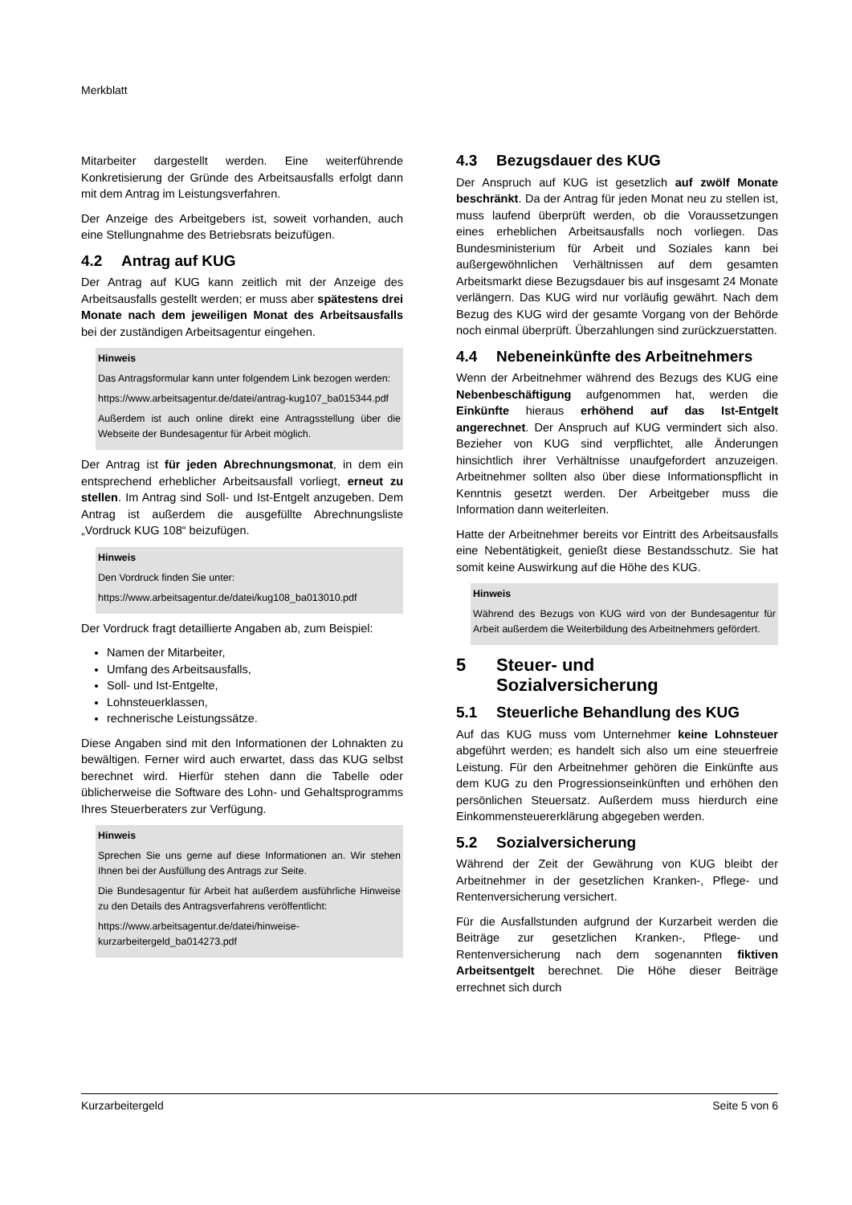Merkblatt
Mitarbeiter dargestellt werden. Eine weiterführende Konkretisierung der Gründe des Arbeitsausfalls erfolgt dann mit dem Antrag im Leistungsverfahren.
Der Anzeige des Arbeitgebers ist, soweit vorhanden, auch eine Stellungnahme des Betriebsrats beizufügen.
4.2 Antrag auf KUG
Der Antrag auf KUG kann zeitlich mit der Anzeige des Arbeitsausfalls gestellt werden; er muss aber spätestens drei Monate nach dem jeweiligen Monat des Arbeitsausfalls bei der zuständigen Arbeitsagentur eingehen.
Hinweis
Das Antragsformular kann unter folgendem Link bezogen werden:
https://www.arbeitsagentur.de/datei/antrag-kug107_ba015344.pdf
Außerdem ist auch online direkt eine Antragsstellung über die Webseite der Bundesagentur für Arbeit möglich.
Der Antrag ist für jeden Abrechnungsmonat, in dem ein entsprechend erheblicher Arbeitsausfall vorliegt, erneut zu stellen. Im Antrag sind Soll- und Ist-Entgelt anzugeben. Dem Antrag ist außerdem die ausgefüllte Abrechnungsliste „Vordruck KUG 108“ beizufügen.
Hinweis
Den Vordruck finden Sie unter:
https://www.arbeitsagentur.de/datei/kug108_ba013010.pdf
Der Vordruck fragt detaillierte Angaben ab, zum Beispiel:
Namen der Mitarbeiter,
Umfang des Arbeitsausfalls,
Soll- und Ist-Entgelte,
Lohnsteuerklassen,
rechnerische Leistungssätze.
Diese Angaben sind mit den Informationen der Lohnakten zu bewältigen. Ferner wird auch erwartet, dass das KUG selbst berechnet wird. Hierfür stehen dann die Tabelle oder üblicherweise die Software des Lohn- und Gehaltsprogramms Ihres Steuerberaters zur Verfügung.
Hinweis
Sprechen Sie uns gerne auf diese Informationen an. Wir stehen Ihnen bei der Ausfüllung des Antrags zur Seite.
Die Bundesagentur für Arbeit hat außerdem ausführliche Hinweise zu den Details des Antragsverfahrens veröffentlicht:
https://www.arbeitsagentur.de/datei/hinweise-kurzarbeitergeld_ba014273.pdf
4.3 Bezugsdauer des KUG
Der Anspruch auf KUG ist gesetzlich auf zwölf Monate beschränkt. Da der Antrag für jeden Monat neu zu stellen ist, muss laufend überprüft werden, ob die Voraussetzungen eines erheblichen Arbeitsausfalls noch vorliegen. Das Bundesministerium für Arbeit und Soziales kann bei außergewöhnlichen Verhältnissen auf dem gesamten Arbeitsmarkt diese Bezugsdauer bis auf insgesamt 24 Monate verlängern. Das KUG wird nur vorläufig gewährt. Nach dem Bezug des KUG wird der gesamte Vorgang von der Behörde noch einmal überprüft. Überzahlungen sind zurückzuerstatten.
4.4 Nebeneinkünfte des Arbeitnehmers
Wenn der Arbeitnehmer während des Bezugs des KUG eine Nebenbeschäftigung aufgenommen hat, werden die Einkünfte hieraus erhöhend auf das Ist-Entgelt angerechnet. Der Anspruch auf KUG vermindert sich also. Bezieher von KUG sind verpflichtet, alle Änderungen hinsichtlich ihrer Verhältnisse unaufgefordert anzuzeigen. Arbeitnehmer sollten also über diese Informationspflicht in Kenntnis gesetzt werden. Der Arbeitgeber muss die Information dann weiterleiten.
Hatte der Arbeitnehmer bereits vor Eintritt des Arbeitsausfalls eine Nebentätigkeit, genießt diese Bestandsschutz. Sie hat somit keine Auswirkung auf die Höhe des KUG.
Hinweis
Während des Bezugs von KUG wird von der Bundesagentur für Arbeit außerdem die Weiterbildung des Arbeitnehmers gefördert.
5 Steuer- und
Sozialversicherung
5.1 Steuerliche Behandlung des KUG
Auf das KUG muss vom Unternehmer keine Lohnsteuer abgeführt werden; es handelt sich also um eine steuerfreie Leistung. Für den Arbeitnehmer gehören die Einkünfte aus dem KUG zu den Progressionseinkünften und erhöhen den persönlichen Steuersatz. Außerdem muss hierdurch eine Einkommensteuererklärung abgegeben werden.
5.2 Sozialversicherung
Während der Zeit der Gewährung von KUG bleibt der Arbeitnehmer in der gesetzlichen Kranken-, Pflege- und Rentenversicherung versichert.
Für die Ausfallstunden aufgrund der Kurzarbeit werden die Beiträge zur gesetzlichen Kranken-, Pflege- und Rentenversicherung nach dem sogenannten fiktiven Arbeitsentgelt berechnet. Die Höhe dieser Beiträge errechnet sich durch
Kurzarbeitergeld Seite 5 von 6